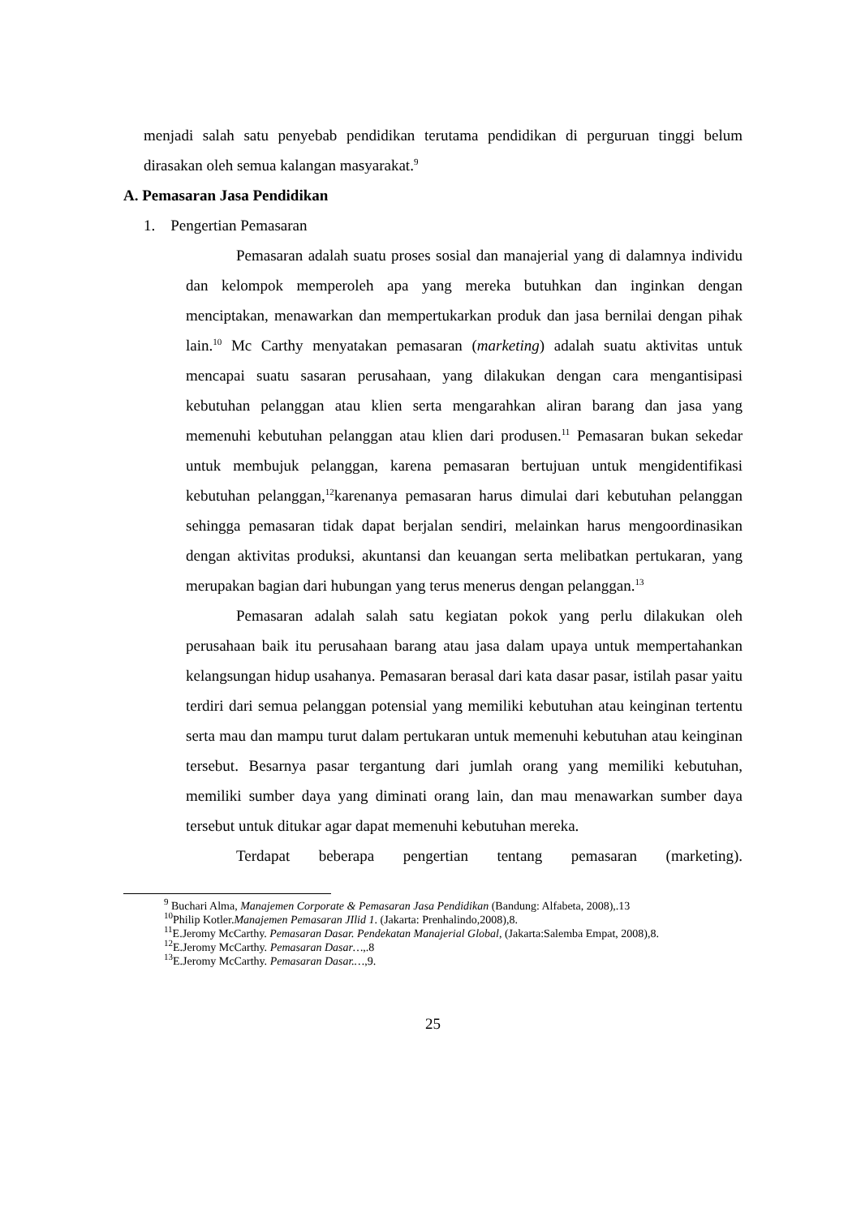menjadi salah satu penyebab pendidikan terutama pendidikan di perguruan tinggi belum dirasakan oleh semua kalangan masyarakat.<sup>9</sup>
A. Pemasaran Jasa Pendidikan
1. Pengertian Pemasaran
Pemasaran adalah suatu proses sosial dan manajerial yang di dalamnya individu dan kelompok memperoleh apa yang mereka butuhkan dan inginkan dengan menciptakan, menawarkan dan mempertukarkan produk dan jasa bernilai dengan pihak lain.<sup>10</sup> Mc Carthy menyatakan pemasaran (marketing) adalah suatu aktivitas untuk mencapai suatu sasaran perusahaan, yang dilakukan dengan cara mengantisipasi kebutuhan pelanggan atau klien serta mengarahkan aliran barang dan jasa yang memenuhi kebutuhan pelanggan atau klien dari produsen.<sup>11</sup> Pemasaran bukan sekedar untuk membujuk pelanggan, karena pemasaran bertujuan untuk mengidentifikasi kebutuhan pelanggan,<sup>12</sup>karenanya pemasaran harus dimulai dari kebutuhan pelanggan sehingga pemasaran tidak dapat berjalan sendiri, melainkan harus mengoordinasikan dengan aktivitas produksi, akuntansi dan keuangan serta melibatkan pertukaran, yang merupakan bagian dari hubungan yang terus menerus dengan pelanggan.<sup>13</sup>
Pemasaran adalah salah satu kegiatan pokok yang perlu dilakukan oleh perusahaan baik itu perusahaan barang atau jasa dalam upaya untuk mempertahankan kelangsungan hidup usahanya. Pemasaran berasal dari kata dasar pasar, istilah pasar yaitu terdiri dari semua pelanggan potensial yang memiliki kebutuhan atau keinginan tertentu serta mau dan mampu turut dalam pertukaran untuk memenuhi kebutuhan atau keinginan tersebut. Besarnya pasar tergantung dari jumlah orang yang memiliki kebutuhan, memiliki sumber daya yang diminati orang lain, dan mau menawarkan sumber daya tersebut untuk ditukar agar dapat memenuhi kebutuhan mereka.
Terdapat beberapa pengertian tentang pemasaran (marketing).
<sup>9</sup> Buchari Alma, Manajemen Corporate & Pemasaran Jasa Pendidikan (Bandung: Alfabeta, 2008),.13
<sup>10</sup> Philip Kotler.Manajemen Pemasaran JIlid 1. (Jakarta: Prenhalindo,2008),8.
<sup>11</sup> E.Jeromy McCarthy. Pemasaran Dasar. Pendekatan Manajerial Global, (Jakarta:Salemba Empat, 2008),8.
<sup>12</sup> E.Jeromy McCarthy. Pemasaran Dasar…,.8
<sup>13</sup> E.Jeromy McCarthy. Pemasaran Dasar.…,9.
25